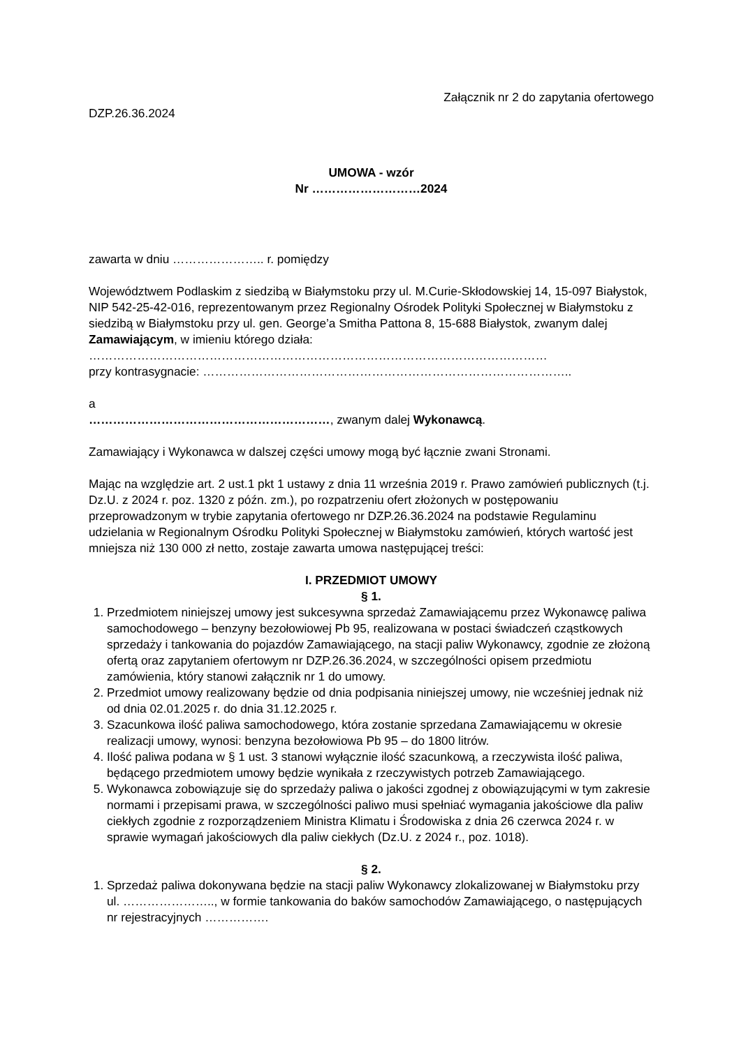Załącznik nr 2 do zapytania ofertowego
DZP.26.36.2024
UMOWA - wzór
Nr ………………………2024
zawarta w dniu ………………….. r. pomiędzy
Województwem Podlaskim z siedzibą w Białymstoku przy ul. M.Curie-Skłodowskiej 14, 15-097 Białystok, NIP 542-25-42-016, reprezentowanym przez Regionalny Ośrodek Polityki Społecznej w Białymstoku z siedzibą w Białymstoku przy ul. gen. George’a Smitha Pattona 8, 15-688 Białystok, zwanym dalej Zamawiającym, w imieniu którego działa: ……………………………………………………………………………………………………
przy kontrasygnacie: ………………………………………………………………………………..
a
……………………………………………………, zwanym dalej Wykonawcą.
Zamawiający i Wykonawca w dalszej części umowy mogą być łącznie zwani Stronami.
Mając na względzie art. 2 ust.1 pkt 1 ustawy z dnia 11 września 2019 r. Prawo zamówień publicznych (t.j. Dz.U. z 2024 r. poz. 1320 z późn. zm.), po rozpatrzeniu ofert złożonych w postępowaniu przeprowadzonym w trybie zapytania ofertowego nr DZP.26.36.2024 na podstawie Regulaminu udzielania w Regionalnym Ośrodku Polityki Społecznej w Białymstoku zamówień, których wartość jest mniejsza niż 130 000 zł netto, zostaje zawarta umowa następującej treści:
I. PRZEDMIOT UMOWY
§ 1.
1. Przedmiotem niniejszej umowy jest sukcesywna sprzedaż Zamawiającemu przez Wykonawcę paliwa samochodowego – benzyny bezołowiowej Pb 95, realizowana w postaci świadczeń cząstkowych sprzedaży i tankowania do pojazdów Zamawiającego, na stacji paliw Wykonawcy, zgodnie ze złożoną ofertą oraz zapytaniem ofertowym nr DZP.26.36.2024, w szczególności opisem przedmiotu zamówienia, który stanowi załącznik nr 1 do umowy.
2. Przedmiot umowy realizowany będzie od dnia podpisania niniejszej umowy, nie wcześniej jednak niż od dnia 02.01.2025 r. do dnia 31.12.2025 r.
3. Szacunkowa ilość paliwa samochodowego, która zostanie sprzedana Zamawiającemu w okresie realizacji umowy, wynosi: benzyna bezołowiowa Pb 95 – do 1800 litrów.
4. Ilość paliwa podana w § 1 ust. 3 stanowi wyłącznie ilość szacunkową, a rzeczywista ilość paliwa, będącego przedmiotem umowy będzie wynikała z rzeczywistych potrzeb Zamawiającego.
5. Wykonawca zobowiązuje się do sprzedaży paliwa o jakości zgodnej z obowiązującymi w tym zakresie normami i przepisami prawa, w szczególności paliwo musi spełniać wymagania jakościowe dla paliw ciekłych zgodnie z rozporządzeniem Ministra Klimatu i Środowiska z dnia 26 czerwca 2024 r. w sprawie wymagań jakościowych dla paliw ciekłych (Dz.U. z 2024 r., poz. 1018).
§ 2.
1. Sprzedaż paliwa dokonywana będzie na stacji paliw Wykonawcy zlokalizowanej w Białymstoku przy ul. ………………….., w formie tankowania do baków samochodów Zamawiającego, o następujących nr rejestracyjnych …………….